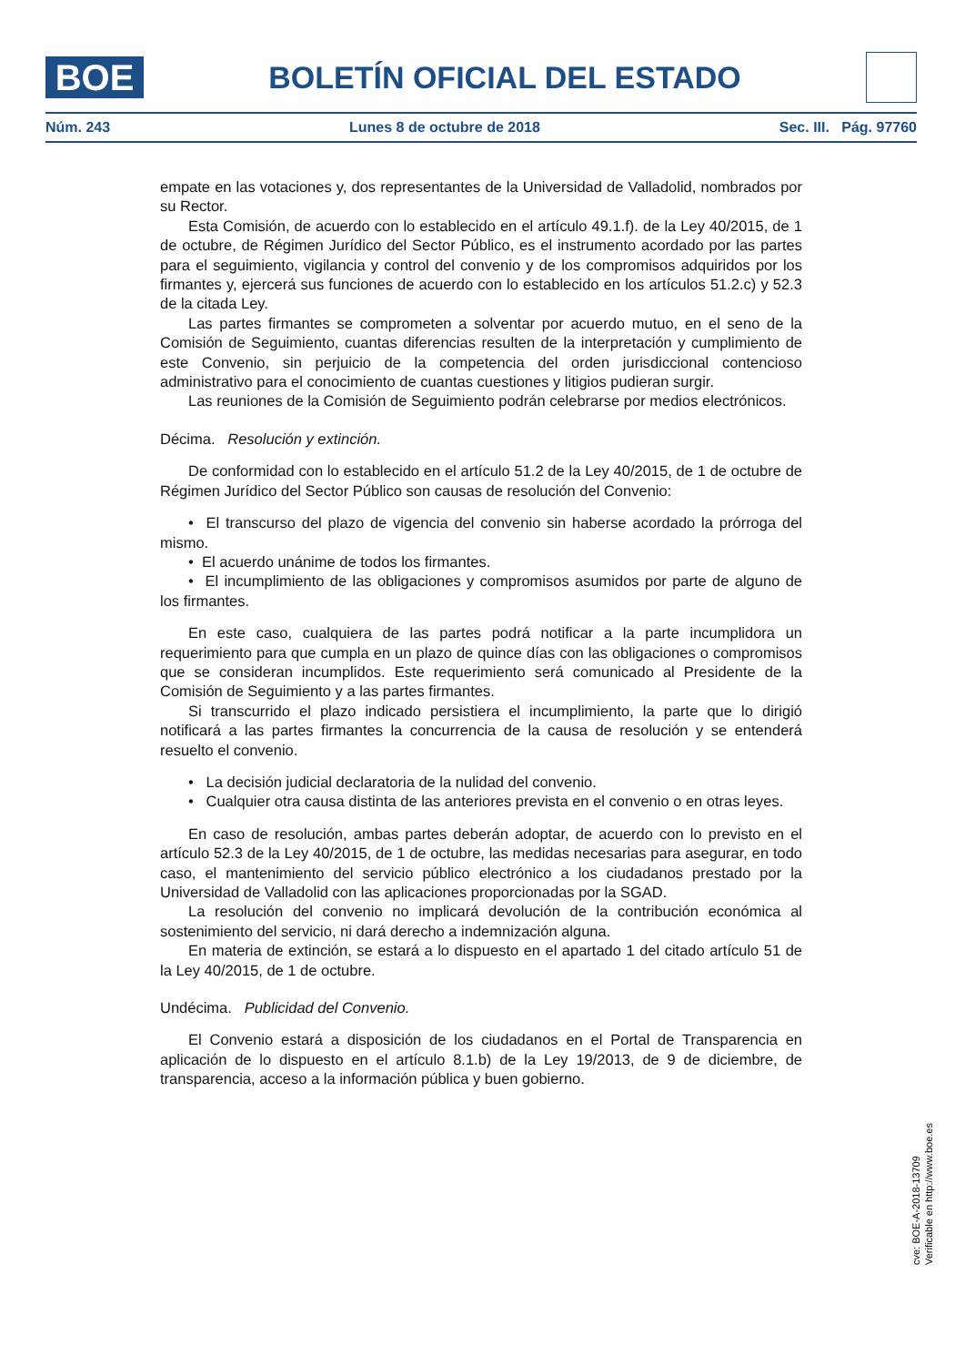BOE
BOLETÍN OFICIAL DEL ESTADO
Núm. 243 Lunes 8 de octubre de 2018 Sec. III. Pág. 97760
empate en las votaciones y, dos representantes de la Universidad de Valladolid, nombrados por su Rector.
Esta Comisión, de acuerdo con lo establecido en el artículo 49.1.f). de la Ley 40/2015, de 1 de octubre, de Régimen Jurídico del Sector Público, es el instrumento acordado por las partes para el seguimiento, vigilancia y control del convenio y de los compromisos adquiridos por los firmantes y, ejercerá sus funciones de acuerdo con lo establecido en los artículos 51.2.c) y 52.3 de la citada Ley.
Las partes firmantes se comprometen a solventar por acuerdo mutuo, en el seno de la Comisión de Seguimiento, cuantas diferencias resulten de la interpretación y cumplimiento de este Convenio, sin perjuicio de la competencia del orden jurisdiccional contencioso administrativo para el conocimiento de cuantas cuestiones y litigios pudieran surgir.
Las reuniones de la Comisión de Seguimiento podrán celebrarse por medios electrónicos.
Décima. Resolución y extinción.
De conformidad con lo establecido en el artículo 51.2 de la Ley 40/2015, de 1 de octubre de Régimen Jurídico del Sector Público son causas de resolución del Convenio:
• El transcurso del plazo de vigencia del convenio sin haberse acordado la prórroga del mismo.
• El acuerdo unánime de todos los firmantes.
• El incumplimiento de las obligaciones y compromisos asumidos por parte de alguno de los firmantes.
En este caso, cualquiera de las partes podrá notificar a la parte incumplidora un requerimiento para que cumpla en un plazo de quince días con las obligaciones o compromisos que se consideran incumplidos. Este requerimiento será comunicado al Presidente de la Comisión de Seguimiento y a las partes firmantes.
Si transcurrido el plazo indicado persistiera el incumplimiento, la parte que lo dirigió notificará a las partes firmantes la concurrencia de la causa de resolución y se entenderá resuelto el convenio.
• La decisión judicial declaratoria de la nulidad del convenio.
• Cualquier otra causa distinta de las anteriores prevista en el convenio o en otras leyes.
En caso de resolución, ambas partes deberán adoptar, de acuerdo con lo previsto en el artículo 52.3 de la Ley 40/2015, de 1 de octubre, las medidas necesarias para asegurar, en todo caso, el mantenimiento del servicio público electrónico a los ciudadanos prestado por la Universidad de Valladolid con las aplicaciones proporcionadas por la SGAD.
La resolución del convenio no implicará devolución de la contribución económica al sostenimiento del servicio, ni dará derecho a indemnización alguna.
En materia de extinción, se estará a lo dispuesto en el apartado 1 del citado artículo 51 de la Ley 40/2015, de 1 de octubre.
Undécima. Publicidad del Convenio.
El Convenio estará a disposición de los ciudadanos en el Portal de Transparencia en aplicación de lo dispuesto en el artículo 8.1.b) de la Ley 19/2013, de 9 de diciembre, de transparencia, acceso a la información pública y buen gobierno.
cve: BOE-A-2018-13709
Verificable en http://www.boe.es